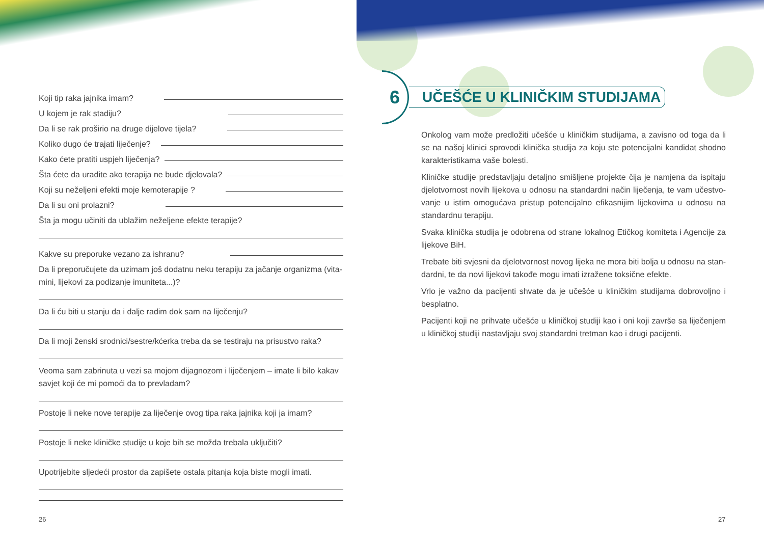Koji tip raka jajnika imam?
U kojem je rak stadiju?
Da li se rak proširio na druge dijelove tijela?
Koliko dugo će trajati liječenje?
Kako ćete pratiti uspjeh liječenja?
Šta ćete da uradite ako terapija ne bude djelovala?
Koji su neželjeni efekti moje kemoterapije ?
Da li su oni prolazni?
Šta ja mogu učiniti da ublažim neželjene efekte terapije?
Kakve su preporuke vezano za ishranu?
Da li preporučujete da uzimam još dodatnu neku terapiju za jačanje organizma (vita-mini, lijekovi za podizanje imuniteta...)?
Da li ću biti u stanju da i dalje radim dok sam na liječenju?
Da li moji ženski srodnici/sestre/kćerka treba da se testiraju na prisustvo raka?
Veoma sam zabrinuta u vezi sa mojom dijagnozom i liječenjem – imate li bilo kakav savjet koji će mi pomoći da to prevladam?
Postoje li neke nove terapije za liječenje ovog tipa raka jajnika koji ja imam?
Postoje li neke kliničke studije u koje bih se možda trebala uključiti?
Upotrijebite sljedeći prostor da zapišete ostala pitanja koja biste mogli imati.
6 UČEŠĆE U KLINIČKIM STUDIJAMA
Onkolog vam može predložiti učešće u kliničkim studijama, a zavisno od toga da li se na našoj klinici sprovodi klinička studija za koju ste potencijalni kandidat shodno karakteristikama vaše bolesti.
Kliničke studije predstavljaju detaljno smišljene projekte čija je namjena da ispitaju djelotvornost novih lijekova u odnosu na standardni način liječenja, te vam učestvo-vanje u istim omogućava pristup potencijalno efikasnijim lijekovima u odnosu na standardnu terapiju.
Svaka klinička studija je odobrena od strane lokalnog Etičkog komiteta i Agencije za lijekove BiH.
Trebate biti svjesni da djelotvornost novog lijeka ne mora biti bolja u odnosu na stan-dardni, te da novi lijekovi takođe mogu imati izražene toksične efekte.
Vrlo je važno da pacijenti shvate da je učešće u kliničkim studijama dobrovoljno i besplatno.
Pacijenti koji ne prihvate učešće u kliničkoj studiji kao i oni koji završe sa liječenjem u kliničkoj studiji nastavljaju svoj standardni tretman kao i drugi pacijenti.
26 27